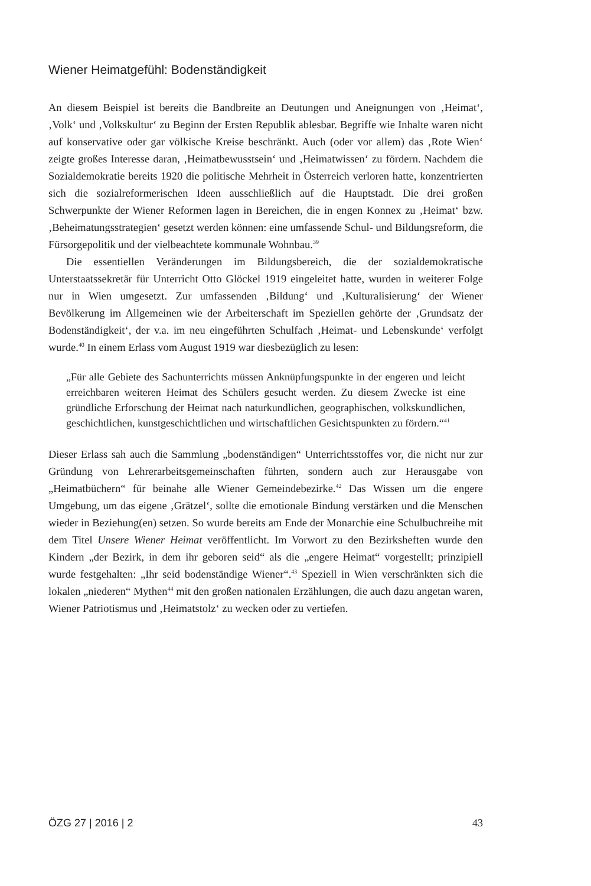Wiener Heimatgefühl: Bodenständigkeit
An diesem Beispiel ist bereits die Bandbreite an Deutungen und Aneignungen von ‚Heimat‘, ‚Volk‘ und ‚Volkskultur‘ zu Beginn der Ersten Republik ablesbar. Begriffe wie Inhalte waren nicht auf konservative oder gar völkische Kreise beschränkt. Auch (oder vor allem) das ‚Rote Wien‘ zeigte großes Interesse daran, ‚Heimatbewusstsein‘ und ‚Heimatwissen‘ zu fördern. Nachdem die Sozialdemokratie bereits 1920 die politische Mehrheit in Österreich verloren hatte, konzentrierten sich die sozialreformerischen Ideen ausschließlich auf die Hauptstadt. Die drei großen Schwerpunkte der Wiener Reformen lagen in Bereichen, die in engen Konnex zu ‚Heimat‘ bzw. ‚Beheimatungsstrategien‘ gesetzt werden können: eine umfassende Schul- und Bildungsreform, die Fürsorgepolitik und der vielbeachtete kommunale Wohnbau.<sup>39</sup>
Die essentiellen Veränderungen im Bildungsbereich, die der sozialdemokratische Unterstaatssekretär für Unterricht Otto Glöckel 1919 eingeleitet hatte, wurden in weiterer Folge nur in Wien umgesetzt. Zur umfassenden ‚Bildung‘ und ‚Kulturalisierung‘ der Wiener Bevölkerung im Allgemeinen wie der Arbeiterschaft im Speziellen gehörte der ‚Grundsatz der Bodenständigkeit‘, der v.a. im neu eingeführten Schulfach ‚Heimat- und Lebenskunde‘ verfolgt wurde.<sup>40</sup> In einem Erlass vom August 1919 war diesbezüglich zu lesen:
„Für alle Gebiete des Sachunterrichts müssen Anknüpfungspunkte in der engeren und leicht erreichbaren weiteren Heimat des Schülers gesucht werden. Zu diesem Zwecke ist eine gründliche Erforschung der Heimat nach naturkundlichen, geographischen, volkskundlichen, geschichtlichen, kunstgeschichtlichen und wirtschaftlichen Gesichtspunkten zu fördern.“<sup>41</sup>
Dieser Erlass sah auch die Sammlung „bodenständigen“ Unterrichtsstoffes vor, die nicht nur zur Gründung von Lehrerarbeitsgemeinschaften führten, sondern auch zur Herausgabe von „Heimatbüchern“ für beinahe alle Wiener Gemeindebezirke.<sup>42</sup> Das Wissen um die engere Umgebung, um das eigene ‚Grätzel‘, sollte die emotionale Bindung verstärken und die Menschen wieder in Beziehung(en) setzen. So wurde bereits am Ende der Monarchie eine Schulbuchreihe mit dem Titel Unsere Wiener Heimat veröffentlicht. Im Vorwort zu den Bezirksheften wurde den Kindern „der Bezirk, in dem ihr geboren seid“ als die „engere Heimat“ vorgestellt; prinzipiell wurde festgehalten: „Ihr seid bodenständige Wiener“.<sup>43</sup> Speziell in Wien verschränkten sich die lokalen „niederen“ Mythen<sup>44</sup> mit den großen nationalen Erzählungen, die auch dazu angetan waren, Wiener Patriotismus und ‚Heimatstolz‘ zu wecken oder zu vertiefen.
ÖZG 27 | 2016 | 2 43